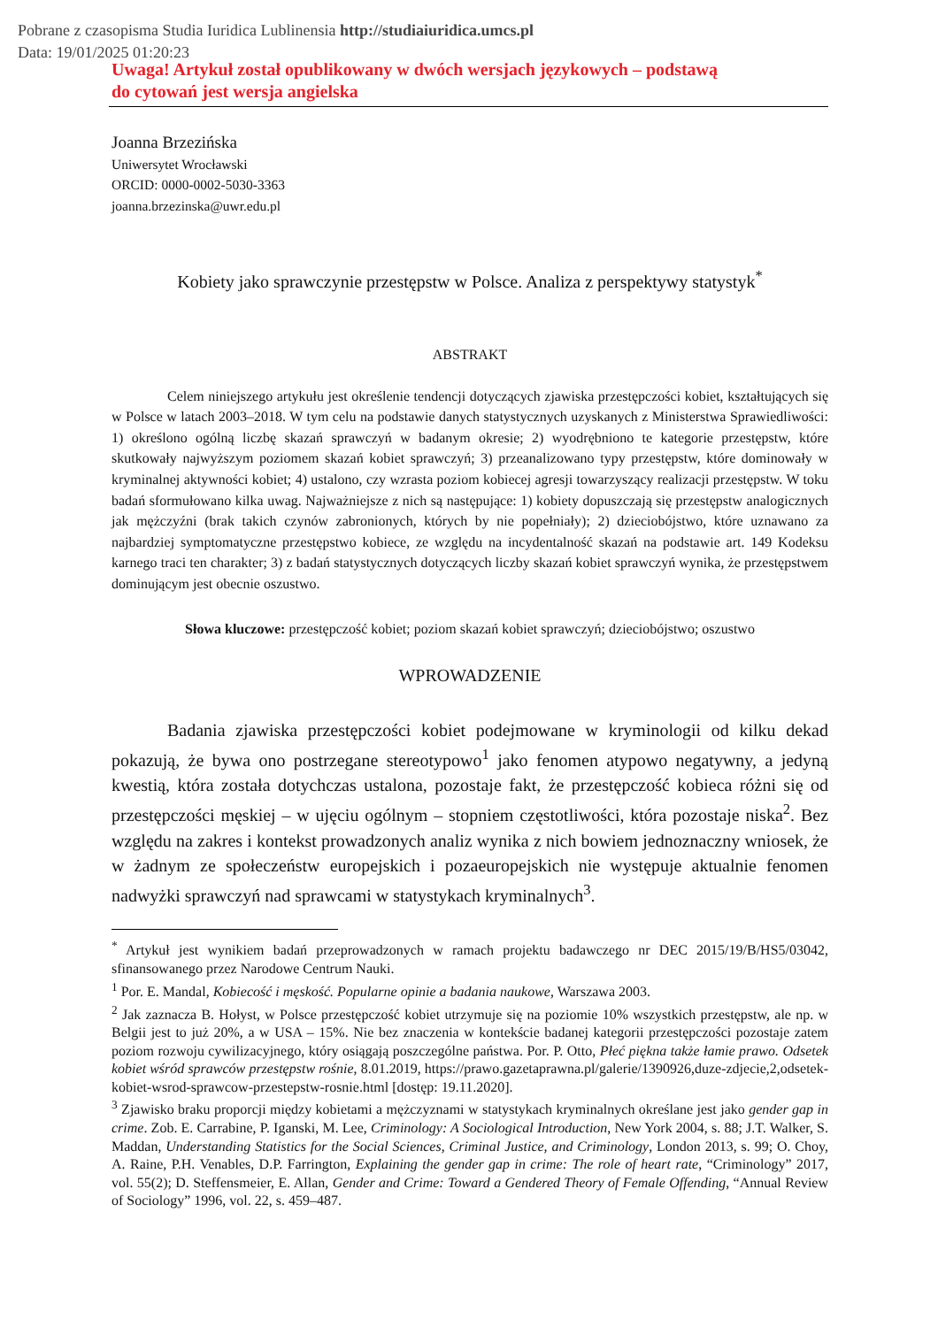Pobrane z czasopisma Studia Iuridica Lublinensia http://studiaiuridica.umcs.pl
Data: 19/01/2025 01:20:23
Uwaga! Artykuł został opublikowany w dwóch wersjach językowych – podstawą
do cytowań jest wersja angielska
Joanna Brzezińska
Uniwersytet Wrocławski
ORCID: 0000-0002-5030-3363
joanna.brzezinska@uwr.edu.pl
Kobiety jako sprawczynie przestępstw w Polsce. Analiza z perspektywy statystyk<sup>*</sup>
ABSTRAKT
Celem niniejszego artykułu jest określenie tendencji dotyczących zjawiska przestępczości kobiet, kształtujących się w Polsce w latach 2003–2018. W tym celu na podstawie danych statystycznych uzyskanych z Ministerstwa Sprawiedliwości: 1) określono ogólną liczbę skazań sprawczyń w badanym okresie; 2) wyodrębniono te kategorie przestępstw, które skutkowały najwyższym poziomem skazań kobiet sprawczyń; 3) przeanalizowano typy przestępstw, które dominowały w kryminalnej aktywności kobiet; 4) ustalono, czy wzrasta poziom kobiecej agresji towarzyszący realizacji przestępstw. W toku badań sformułowano kilka uwag. Najważniejsze z nich są następujące: 1) kobiety dopuszczają się przestępstw analogicznych jak mężczyźni (brak takich czynów zabronionych, których by nie popełniały); 2) dzieciobójstwo, które uznawano za najbardziej symptomatyczne przestępstwo kobiece, ze względu na incydentalność skazań na podstawie art. 149 Kodeksu karnego traci ten charakter; 3) z badań statystycznych dotyczących liczby skazań kobiet sprawczyń wynika, że przestępstwem dominującym jest obecnie oszustwo.
Słowa kluczowe: przestępczość kobiet; poziom skazań kobiet sprawczyń; dzieciobójstwo; oszustwo
WPROWADZENIE
Badania zjawiska przestępczości kobiet podejmowane w kryminologii od kilku dekad pokazują, że bywa ono postrzegane stereotypowo<sup>1</sup> jako fenomen atypowo negatywny, a jedyną kwestią, która została dotychczas ustalona, pozostaje fakt, że przestępczość kobieca różni się od przestępczości męskiej – w ujęciu ogólnym – stopniem częstotliwości, która pozostaje niska<sup>2</sup>. Bez względu na zakres i kontekst prowadzonych analiz wynika z nich bowiem jednoznaczny wniosek, że w żadnym ze społeczeństw europejskich i pozaeuropejskich nie występuje aktualnie fenomen nadwyżki sprawczyń nad sprawcami w statystykach kryminalnych<sup>3</sup>.
<sup>*</sup> Artykuł jest wynikiem badań przeprowadzonych w ramach projektu badawczego nr DEC 2015/19/B/HS5/03042, sfinansowanego przez Narodowe Centrum Nauki.
<sup>1</sup> Por. E. Mandal, Kobiecość i męskość. Popularne opinie a badania naukowe, Warszawa 2003.
<sup>2</sup> Jak zaznacza B. Hołyst, w Polsce przestępczość kobiet utrzymuje się na poziomie 10% wszystkich przestępstw, ale np. w Belgii jest to już 20%, a w USA – 15%. Nie bez znaczenia w kontekście badanej kategorii przestępczości pozostaje zatem poziom rozwoju cywilizacyjnego, który osiągają poszczególne państwa. Por. P. Otto, Płeć piękna także łamie prawo. Odsetek kobiet wśród sprawców przestępstw rośnie, 8.01.2019, https://prawo.gazetaprawna.pl/galerie/1390926,duze-zdjecie,2,odsetek-kobiet-wsrod-sprawcow-przestepstw-rosnie.html [dostęp: 19.11.2020].
<sup>3</sup> Zjawisko braku proporcji między kobietami a mężczyznami w statystykach kryminalnych określane jest jako gender gap in crime. Zob. E. Carrabine, P. Iganski, M. Lee, Criminology: A Sociological Introduction, New York 2004, s. 88; J.T. Walker, S. Maddan, Understanding Statistics for the Social Sciences, Criminal Justice, and Criminology, London 2013, s. 99; O. Choy, A. Raine, P.H. Venables, D.P. Farrington, Explaining the gender gap in crime: The role of heart rate, “Criminology” 2017, vol. 55(2); D. Steffensmeier, E. Allan, Gender and Crime: Toward a Gendered Theory of Female Offending, “Annual Review of Sociology” 1996, vol. 22, s. 459–487.